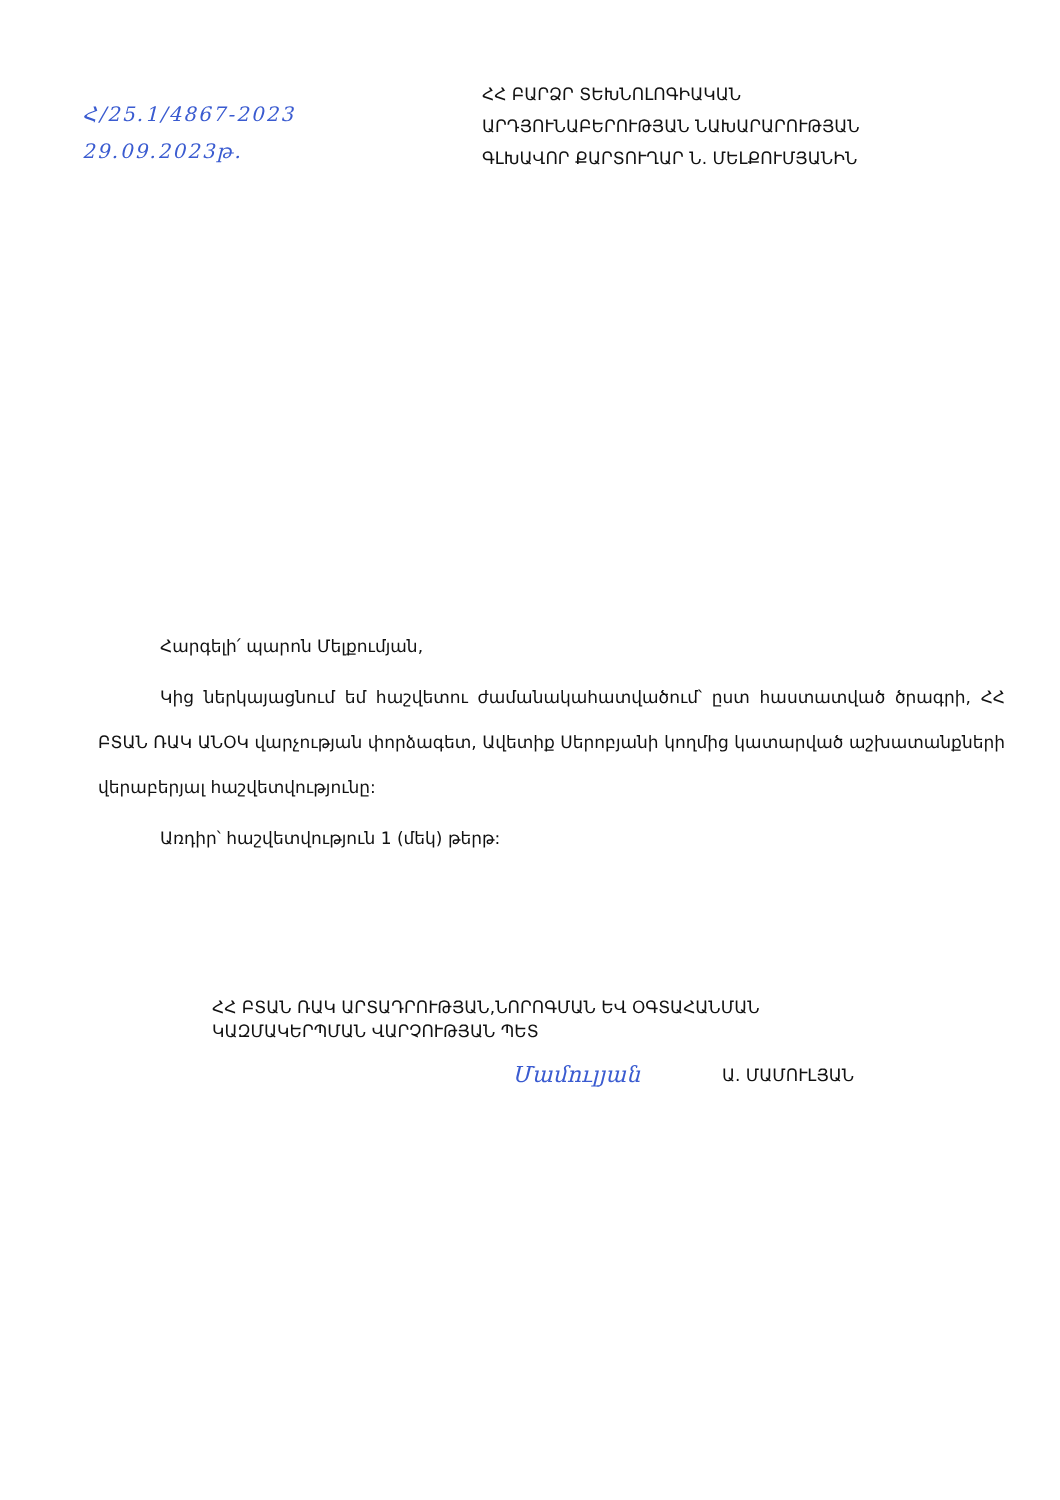Հ/25.1/4867-2023
29.09.2023թ.
ՀՀ ԲԱՐՁՐ ՏԵԽՆՈԼՈԳԻԱԿԱՆ
ԱՐԴՅՈՒՆԱԲԵՐՈՒԹՅԱՆ ՆԱԽԱՐԱՐՈՒԹՅԱՆ
ԳԼԽԱՎՈՐ ՔԱՐՏՈՒՂԱՐ Ն. ՄԵԼՔՈՒՄՅԱՆԻՆ
Հարգելի՛ պարոն Մելքումյան,
Կից ներկայացնում եմ հաշվետու ժամանակահատվածում՝ ըստ հաստատված ծրագրի, ՀՀ ԲՏԱՆ ՌԱԿ ԱՆՕԿ վարչության փորձագետ, Ավետիք Սերոբյանի կողմից կատարված աշխատանքների վերաբերյալ հաշվետվությունը:
Առդիր՝ հաշվետվություն 1 (մեկ) թերթ:
ՀՀ ԲՏԱՆ ՌԱԿ ԱՐՏԱԴՐՈՒԹՅԱՆ,ՆՈՐՈԳՄԱՆ ԵՎ ՕԳՏԱՀԱՆՄԱՆ
ԿԱԶՄԱԿԵՐՊՄԱՆ ՎԱՐՉՈՒԹՅԱՆ ՊԵՏ
Մամուլյան Ա. ՄԱՄՈՒԼՅԱՆ